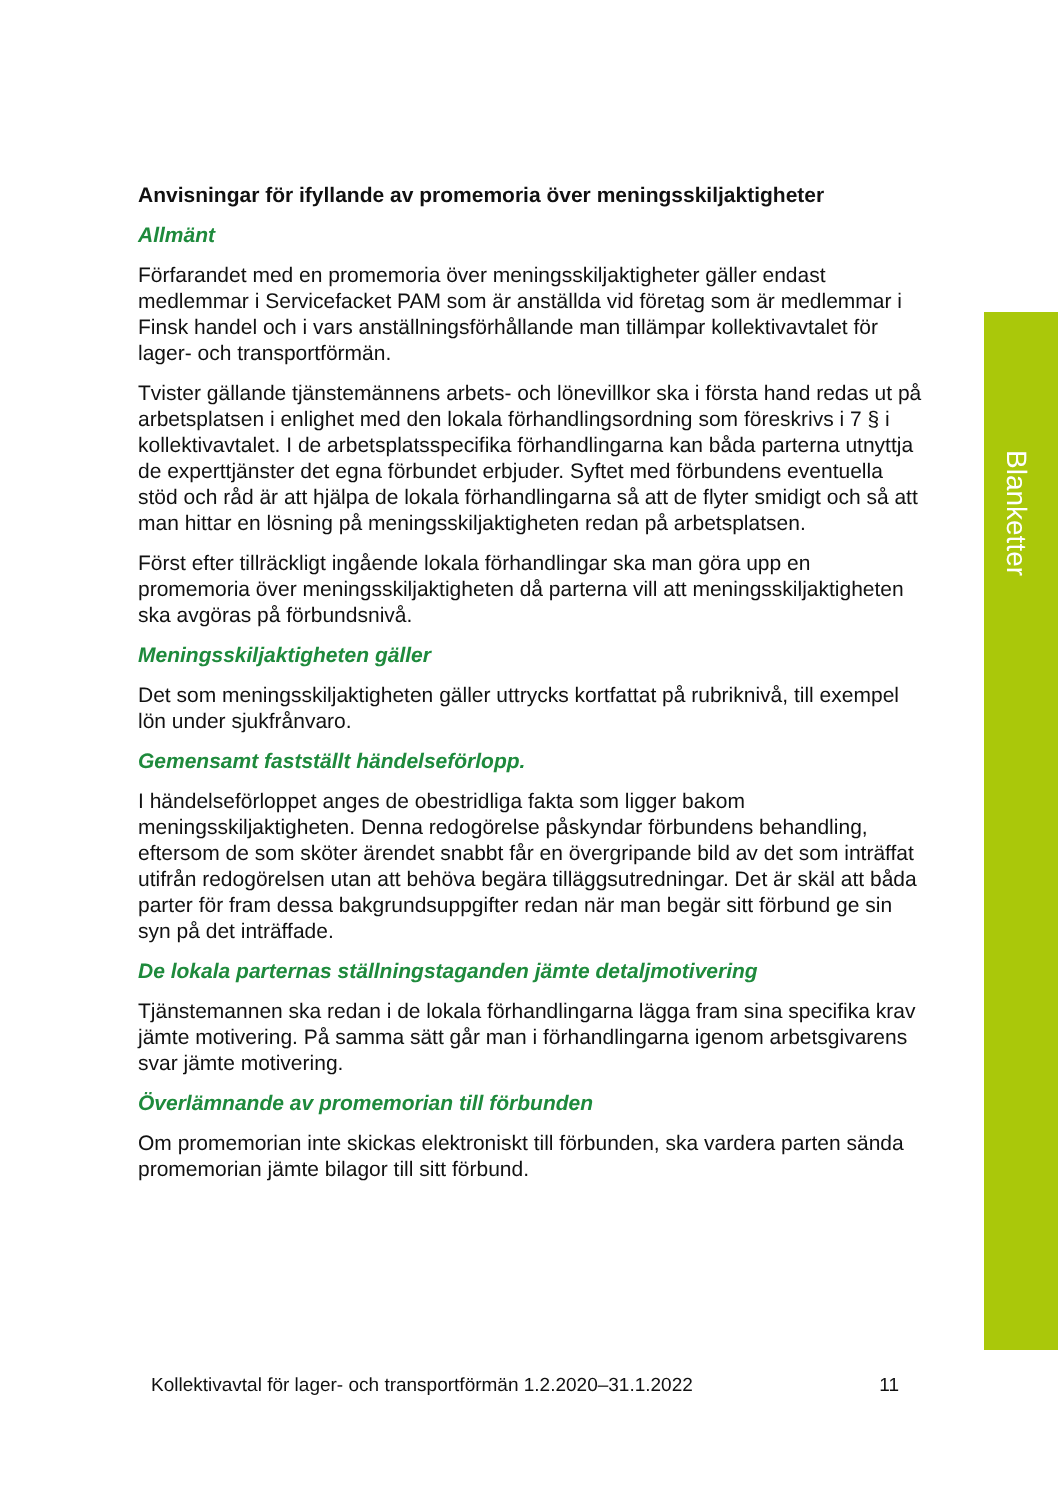Blanketter
Anvisningar för ifyllande av promemoria över meningsskiljaktigheter
Allmänt
Förfarandet med en promemoria över meningsskiljaktigheter gäller endast medlemmar i Servicefacket PAM som är anställda vid företag som är medlemmar i Finsk handel och i vars anställningsförhållande man tillämpar kollektivavtalet för lager- och transportförmän.
Tvister gällande tjänstemännens arbets- och lönevillkor ska i första hand redas ut på arbetsplatsen i enlighet med den lokala förhandlingsordning som föreskrivs i 7 § i kollektivavtalet. I de arbetsplatsspecifika förhandlingarna kan båda parterna utnyttja de experttjänster det egna förbundet erbjuder. Syftet med förbundens eventuella stöd och råd är att hjälpa de lokala förhandlingarna så att de flyter smidigt och så att man hittar en lösning på meningsskiljaktigheten redan på arbetsplatsen.
Först efter tillräckligt ingående lokala förhandlingar ska man göra upp en promemoria över meningsskiljaktigheten då parterna vill att meningsskiljaktigheten ska avgöras på förbundsnivå.
Meningsskiljaktigheten gäller
Det som meningsskiljaktigheten gäller uttrycks kortfattat på rubriknivå, till exempel lön under sjukfrånvaro.
Gemensamt fastställt händelseförlopp.
I händelseförloppet anges de obestridliga fakta som ligger bakom meningsskiljaktigheten. Denna redogörelse påskyndar förbundens behandling, eftersom de som sköter ärendet snabbt får en övergripande bild av det som inträffat utifrån redogörelsen utan att behöva begära tilläggsutredningar. Det är skäl att båda parter för fram dessa bakgrundsuppgifter redan när man begär sitt förbund ge sin syn på det inträffade.
De lokala parternas ställningstaganden jämte detaljmotivering
Tjänstemannen ska redan i de lokala förhandlingarna lägga fram sina specifika krav jämte motivering. På samma sätt går man i förhandlingarna igenom arbetsgivarens svar jämte motivering.
Överlämnande av promemorian till förbunden
Om promemorian inte skickas elektroniskt till förbunden, ska vardera parten sända promemorian jämte bilagor till sitt förbund.
Kollektivavtal för lager- och transportförmän 1.2.2020–31.1.2022 11